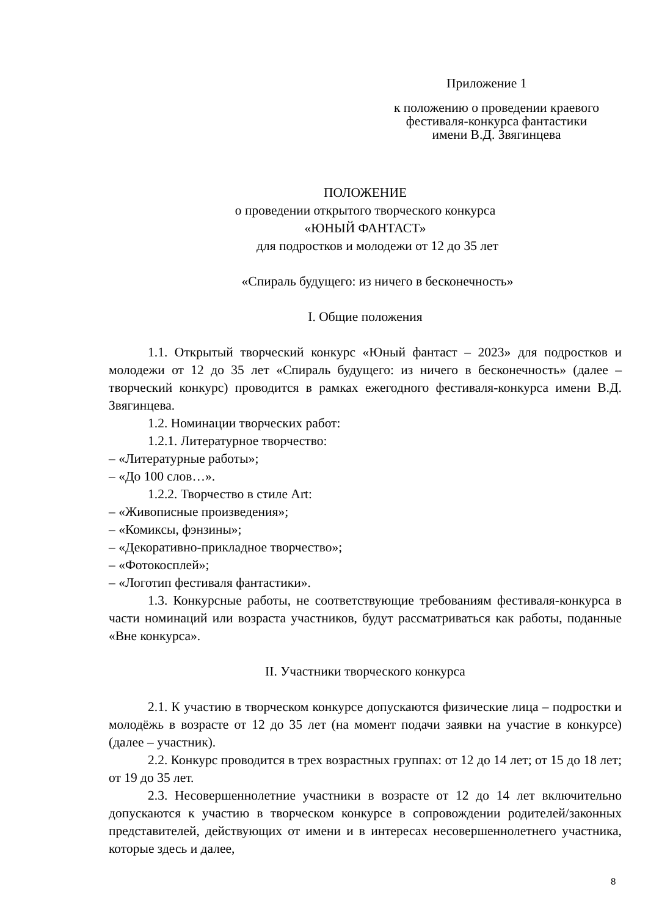Приложение 1
к положению о проведении краевого
фестиваля-конкурса фантастики
имени В.Д. Звягинцева
ПОЛОЖЕНИЕ
о проведении открытого творческого конкурса
«ЮНЫЙ ФАНТАСТ»
для подростков и молодежи от 12 до 35 лет
«Спираль будущего: из ничего в бесконечность»
I. Общие положения
1.1. Открытый творческий конкурс «Юный фантаст – 2023» для подростков и молодежи от 12 до 35 лет «Спираль будущего: из ничего в бесконечность» (далее – творческий конкурс) проводится в рамках ежегодного фестиваля-конкурса имени В.Д. Звягинцева.
1.2. Номинации творческих работ:
1.2.1. Литературное творчество:
– «Литературные работы»;
– «До 100 слов…».
1.2.2. Творчество в стиле Art:
– «Живописные произведения»;
– «Комиксы, фэнзины»;
– «Декоративно-прикладное творчество»;
– «Фотокосплей»;
– «Логотип фестиваля фантастики».
1.3. Конкурсные работы, не соответствующие требованиям фестиваля-конкурса в части номинаций или возраста участников, будут рассматриваться как работы, поданные «Вне конкурса».
II. Участники творческого конкурса
2.1. К участию в творческом конкурсе допускаются физические лица – подростки и молодёжь в возрасте от 12 до 35 лет (на момент подачи заявки на участие в конкурсе) (далее – участник).
2.2. Конкурс проводится в трех возрастных группах: от 12 до 14 лет; от 15 до 18 лет; от 19 до 35 лет.
2.3. Несовершеннолетние участники в возрасте от 12 до 14 лет включительно допускаются к участию в творческом конкурсе в сопровождении родителей/законных представителей, действующих от имени и в интересах несовершеннолетнего участника, которые здесь и далее,
8